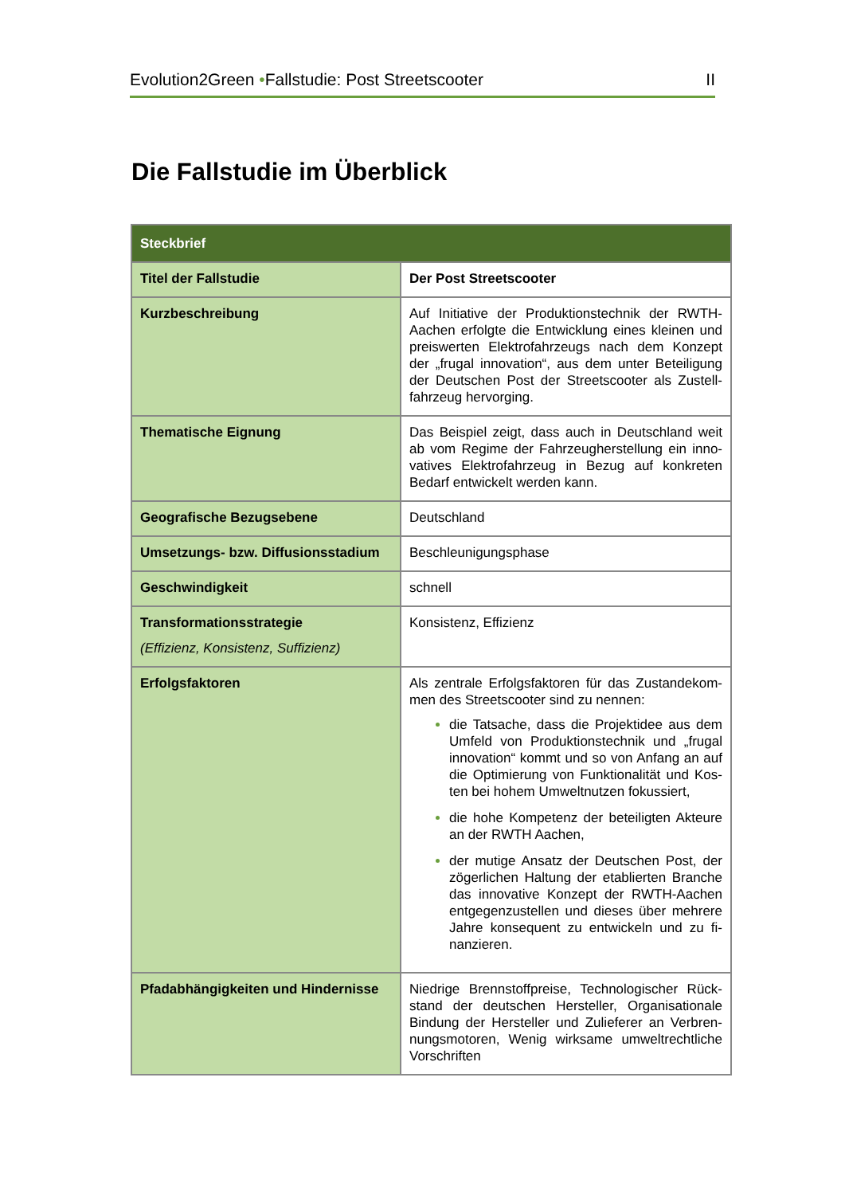Evolution2Green •Fallstudie: Post Streetscooter II
Die Fallstudie im Überblick
| Steckbrief | |
| --- | --- |
| Titel der Fallstudie | Der Post Streetscooter |
| Kurzbeschreibung | Auf Initiative der Produktionstechnik der RWTH-Aachen erfolgte die Entwicklung eines kleinen und preiswerten Elektrofahrzeugs nach dem Konzept der „frugal innovation“, aus dem unter Beteiligung der Deutschen Post der Streetscooter als Zustell-fahrzeug hervorging. |
| Thematische Eignung | Das Beispiel zeigt, dass auch in Deutschland weit ab vom Regime der Fahrzeugherstellung ein inno-vatives Elektrofahrzeug in Bezug auf konkreten Bedarf entwickelt werden kann. |
| Geografische Bezugsebene | Deutschland |
| Umsetzungs- bzw. Diffusionsstadium | Beschleunigungsphase |
| Geschwindigkeit | schnell |
| Transformationsstrategie (Effizienz, Konsistenz, Suffizienz) | Konsistenz, Effizienz |
| Erfolgsfaktoren | Als zentrale Erfolgsfaktoren für das Zustandekom-men des Streetscooter sind zu nennen: die Tatsache, dass die Projektidee aus dem Umfeld von Produktionstechnik und „frugal innovation“ kommt und so von Anfang an auf die Optimierung von Funktionalität und Kos-ten bei hohem Umweltnutzen fokussiert, die hohe Kompetenz der beteiligten Akteure an der RWTH Aachen, der mutige Ansatz der Deutschen Post, der zögerlichen Haltung der etablierten Branche das innovative Konzept der RWTH-Aachen entgegenzustellen und dieses über mehrere Jahre konsequent zu entwickeln und zu fi-nanzieren. |
| Pfadabhängigkeiten und Hindernisse | Niedrige Brennstoffpreise, Technologischer Rück-stand der deutschen Hersteller, Organisationale Bindung der Hersteller und Zulieferer an Verbren-nungsmotoren, Wenig wirksame umweltrechtliche Vorschriften |